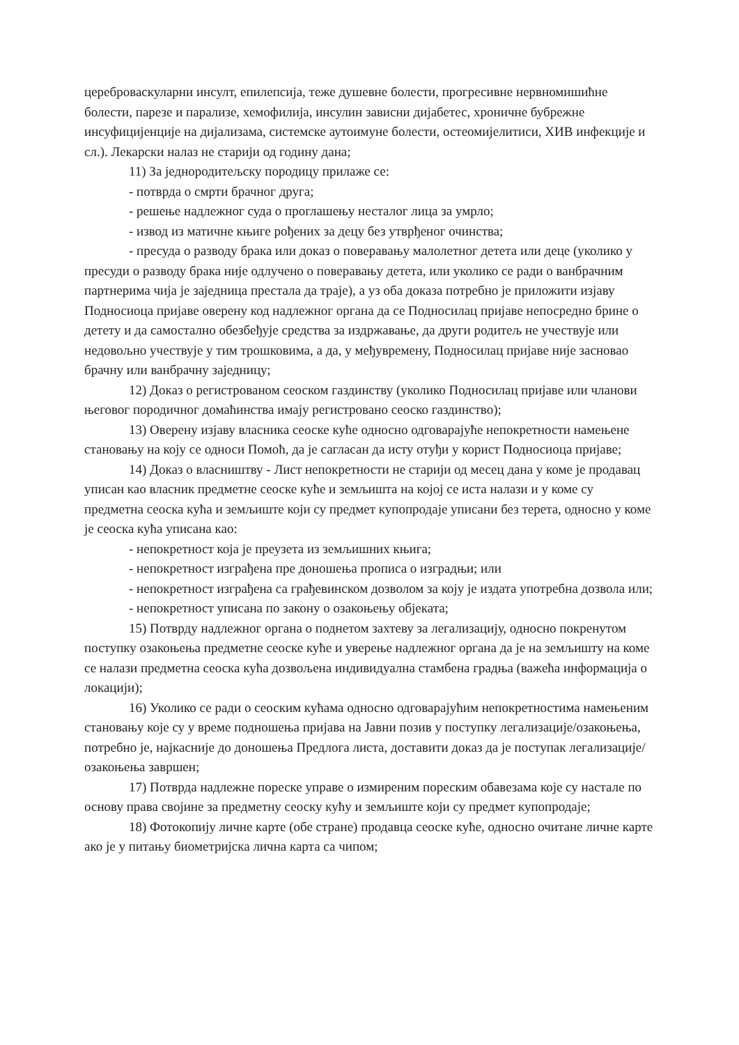цереброваскуларни инсулт, епилепсија, теже душевне болести, прогресивне нервномишићне болести, парезе и парализе, хемофилија, инсулин зависни дијабетес, хроничне бубрежне инсуфицијенције на дијализама, системске аутоимуне болести, остеомијелитиси, ХИВ инфекције и сл.). Лекарски налаз не старији од годину дана;
11) За једнородитељску породицу прилаже се:
- потврда о смрти брачног друга;
- решење надлежног суда о проглашењу несталог лица за умрло;
- извод из матичне књиге рођених за децу без утврђеног очинства;
- пресуда о разводу брака или доказ о поверавању малолетног детета или деце (уколико у пресуди о разводу брака није одлучено о поверавању детета, или уколико се ради о ванбрачним партнерима чија је заједница престала да траје), а уз оба доказа потребно је приложити изјаву Подносиоца пријаве оверену код надлежног органа да се Подносилац пријаве непосредно брине о детету и да самостално обезбеђује средства за издржавање, да други родитељ не учествује или недовољно учествује у тим трошковима, а да, у међувремену, Подносилац пријаве није засновао брачну или ванбрачну заједницу;
12) Доказ о регистрованом сеоском газдинству (уколико Подносилац пријаве или чланови његовог породичног домаћинства имају регистровано сеоско газдинство);
13) Оверену изјаву власника сеоске куће односно одговарајуће непокретности намењене становању на коју се односи Помоћ, да је сагласан да исту отуђи у корист Подносиоца пријаве;
14) Доказ о власништву - Лист непокретности не старији од месец дана у коме је продавац уписан као власник предметне сеоске куће и земљишта на којој се иста налази и у коме су предметна сеоска кућа и земљиште који су предмет купопродаје уписани без терета, односно у коме је сеоска кућа уписана као:
- непокретност која је преузета из земљишних књига;
- непокретност изграђена пре доношења прописа о изградњи; или
- непокретност изграђена са грађевинском дозволом за коју је издата употребна дозвола или;
- непокретност уписана по закону о озакоњењу објеката;
15) Потврду надлежног органа о поднетом захтеву за легализацију, односно покренутом поступку озакоњења предметне сеоске куће и уверење надлежног органа да је на земљишту на коме се налази предметна сеоска кућа дозвољена индивидуална стамбена градња (важећа информација о локацији);
16) Уколико се ради о сеоским кућама односно одговарајућим непокретностима намењеним становању које су у време подношења пријава на Јавни позив у поступку легализације/озакоњења, потребно је, најкасније до доношења Предлога листа, доставити доказ да је поступак легализације/озакоњења завршен;
17) Потврда надлежне пореске управе о измиреним пореским обавезама које су настале по основу права својине за предметну сеоску кућу и земљиште који су предмет купопродаје;
18) Фотокопију личне карте (обе стране) продавца сеоске куће, односно очитане личне карте ако је у питању биометријска лична карта са чипом;